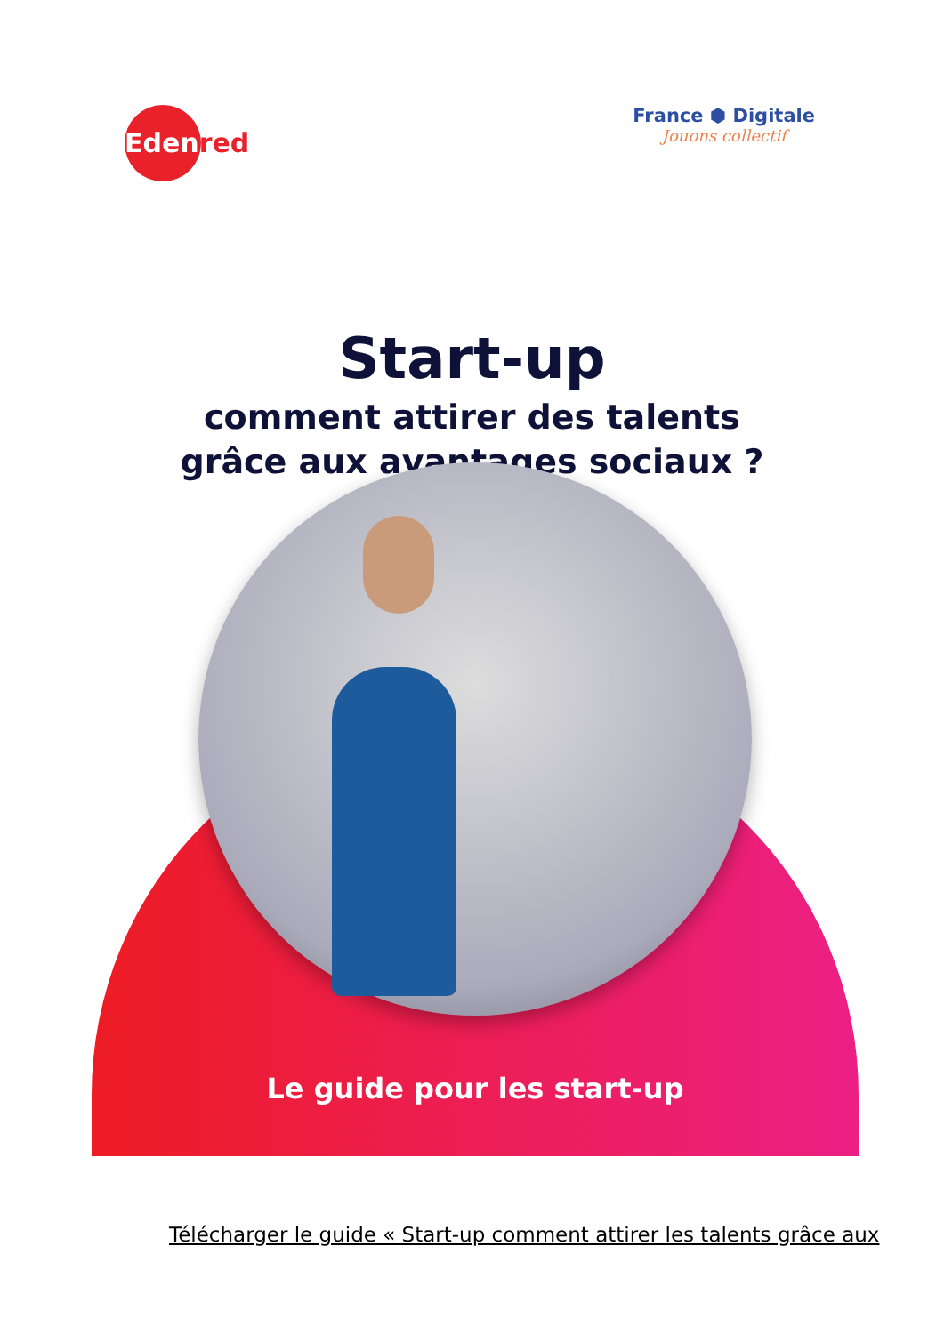Edenred
France ⬢ Digitale
Jouons collectif
Start-up
comment attirer des talents
grâce aux avantages sociaux ?
Le guide pour les start-up
Télécharger le guide « Start-up comment attirer les talents grâce aux